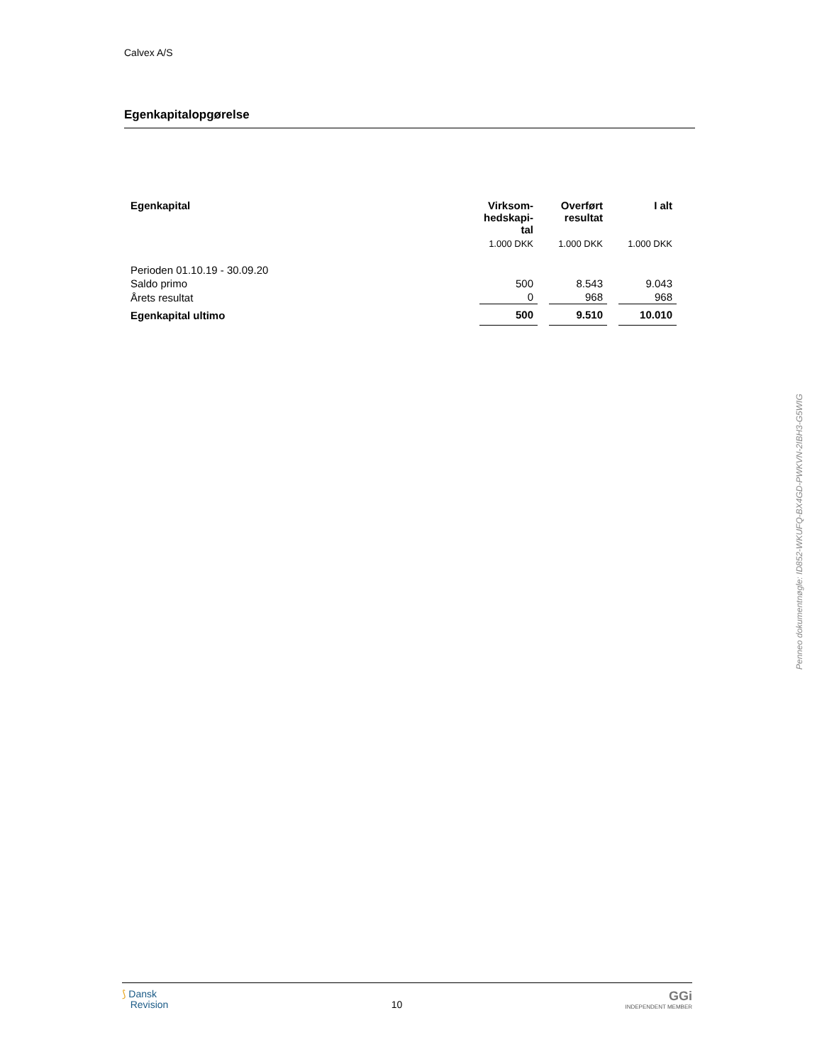Calvex A/S
Egenkapitalopgørelse
| Egenkapital | Virksom- hedskapi- tal | Overført resultat | I alt |
| --- | --- | --- | --- |
| | 1.000 DKK | 1.000 DKK | 1.000 DKK |
| Perioden 01.10.19 - 30.09.20 | | | |
| Saldo primo | 500 | 8.543 | 9.043 |
| Årets resultat | 0 | 968 | 968 |
| Egenkapital ultimo | 500 | 9.510 | 10.010 |
Penneo dokumentnøgle: ID852-WKUFQ-BX4GD-PWKVN-2IBH3-G5WIG
⟆ Dansk
Revision
10
GGi
INDEPENDENT MEMBER